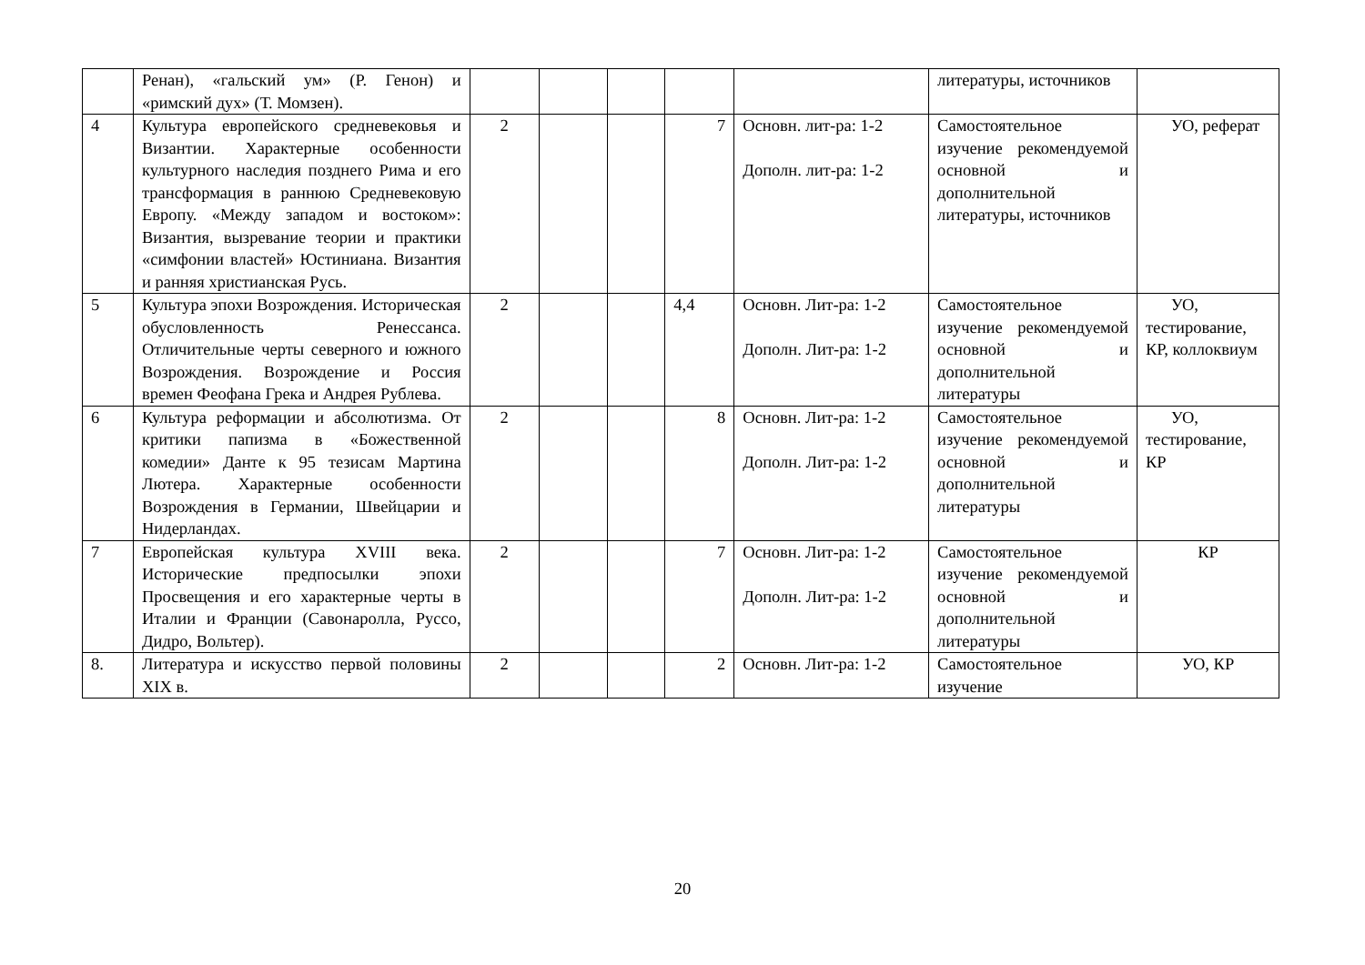| | Ренан), «гальский ум» (Р. Генон) и «римский дух» (Т. Момзен). | | | | | | литературы, источников | |
| 4 | Культура европейского средневековья и Византии. Характерные особенности культурного наследия позднего Рима и его трансформация в раннюю Средневековую Европу. «Между западом и востоком»: Византия, вызревание теории и практики «симфонии властей» Юстиниана. Византия и ранняя христианская Русь. | 2 | | | 7 | Основн. лит-ра: 1-2 Дополн. лит-ра: 1-2 | Самостоятельное изучение рекомендуемой основной и дополнительной литературы, источников | УО, реферат |
| 5 | Культура эпохи Возрождения. Историческая обусловленность Ренессанса. Отличительные черты северного и южного Возрождения. Возрождение и Россия времен Феофана Грека и Андрея Рублева. | 2 | | | 4,4 | Основн. Лит-ра: 1-2 Дополн. Лит-ра: 1-2 | Самостоятельное изучение рекомендуемой основной и дополнительной литературы | УО, тестирование, КР, коллоквиум |
| 6 | Культура реформации и абсолютизма. От критики папизма в «Божественной комедии» Данте к 95 тезисам Мартина Лютера. Характерные особенности Возрождения в Германии, Швейцарии и Нидерландах. | 2 | | | 8 | Основн. Лит-ра: 1-2 Дополн. Лит-ра: 1-2 | Самостоятельное изучение рекомендуемой основной и дополнительной литературы | УО, тестирование, КР |
| 7 | Европейская культура XVIII века. Исторические предпосылки эпохи Просвещения и его характерные черты в Италии и Франции (Савонаролла, Руссо, Дидро, Вольтер). | 2 | | | 7 | Основн. Лит-ра: 1-2 Дополн. Лит-ра: 1-2 | Самостоятельное изучение рекомендуемой основной и дополнительной литературы | КР |
| 8. | Литература и искусство первой половины XIX в. | 2 | | | 2 | Основн. Лит-ра: 1-2 | Самостоятельное изучение | УО, КР |
20